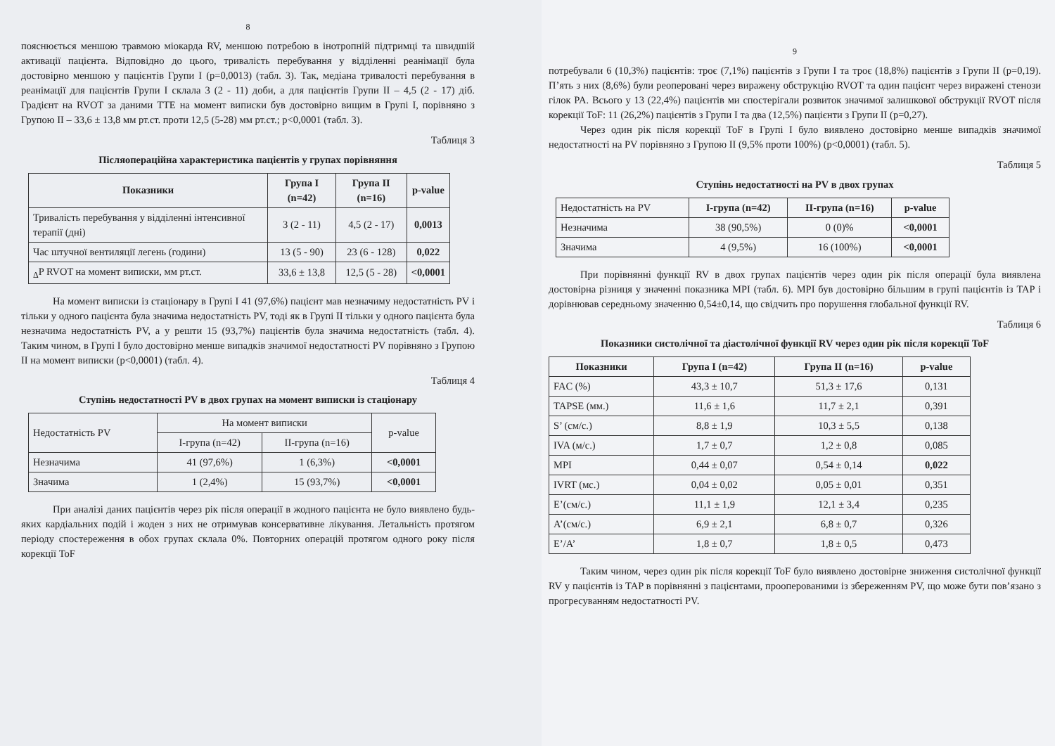8
пояснюється меншою травмою міокарда RV, меншою потребою в інотропній підтримці та швидшій активації пацієнта. Відповідно до цього, тривалість перебування у відділенні реанімації була достовірно меншою у пацієнтів Групи I (p=0,0013) (табл. 3). Так, медіана тривалості перебування в реанімації для пацієнтів Групи I склала 3 (2 - 11) доби, а для пацієнтів Групи II – 4,5 (2 - 17) діб. Градієнт на RVOT за даними TTE на момент виписки був достовірно вищим в Групі I, порівняно з Групою II – 33,6 ± 13,8 мм рт.ст. проти 12,5 (5-28) мм рт.ст.; p<0,0001 (табл. 3).
Таблиця 3
Післяопераційна характеристика пацієнтів у групах порівняння
| Показники | Група I (n=42) | Група II (n=16) | p-value |
| --- | --- | --- | --- |
| Тривалість перебування у відділенні інтенсивної терапії (дні) | 3 (2 - 11) | 4,5 (2 - 17) | 0,0013 |
| Час штучної вентиляції легень (години) | 13 (5 - 90) | 23 (6 - 128) | 0,022 |
| <sub>Δ</sub>P RVOT на момент виписки, мм рт.ст. | 33,6 ± 13,8 | 12,5 (5 - 28) | <0,0001 |
На момент виписки із стаціонару в Групі I 41 (97,6%) пацієнт мав незначиму недостатність PV і тільки у одного пацієнта була значима недостатність PV, тоді як в Групі II тільки у одного пацієнта була незначима недостатність PV, а у решти 15 (93,7%) пацієнтів була значима недостатність (табл. 4). Таким чином, в Групі I було достовірно менше випадків значимої недостатності PV порівняно з Групою II на момент виписки (p<0,0001) (табл. 4).
Таблиця 4
Ступінь недостатності PV в двох групах на момент виписки із стаціонару
| Недостатність PV | На момент виписки | | p-value |
| | I-група (n=42) | II-група (n=16) | |
| Незначима | 41 (97,6%) | 1 (6,3%) | <0,0001 |
| Значима | 1 (2,4%) | 15 (93,7%) | <0,0001 |
При аналізі даних пацієнтів через рік після операції в жодного пацієнта не було виявлено будь-яких кардіальних подій і жоден з них не отримував консервативне лікування. Летальність протягом періоду спостереження в обох групах склала 0%. Повторних операцій протягом одного року після корекції ToF
9
потребували 6 (10,3%) пацієнтів: троє (7,1%) пацієнтів з Групи I та троє (18,8%) пацієнтів з Групи II (p=0,19). П’ять з них (8,6%) були реоперовані через виражену обструкцію RVOT та один пацієнт через виражені стенози гілок PA. Всього у 13 (22,4%) пацієнтів ми спостерігали розвиток значимої залишкової обструкції RVOT після корекції ToF: 11 (26,2%) пацієнтів з Групи I та два (12,5%) пацієнти з Групи II (p=0,27).
Через один рік після корекції ToF в Групі I було виявлено достовірно менше випадків значимої недостатності на PV порівняно з Групою II (9,5% проти 100%) (p<0,0001) (табл. 5).
Таблиця 5
Ступінь недостатності на PV в двох групах
| Недостатність на PV | I-група (n=42) | II-група (n=16) | p-value |
| Незначима | 38 (90,5%) | 0 (0)% | <0,0001 |
| Значима | 4 (9,5%) | 16 (100%) | <0,0001 |
При порівнянні функції RV в двох групах пацієнтів через один рік після операції була виявлена достовірна різниця у значенні показника MPI (табл. 6). MPI був достовірно більшим в групі пацієнтів із TAP і дорівнював середньому значенню 0,54±0,14, що свідчить про порушення глобальної функції RV.
Таблиця 6
Показники систолічної та діастолічної функції RV через один рік після корекції ToF
| Показники | Група I (n=42) | Група II (n=16) | p-value |
| --- | --- | --- | --- |
| FAC (%) | 43,3 ± 10,7 | 51,3 ± 17,6 | 0,131 |
| TAPSE (мм.) | 11,6 ± 1,6 | 11,7 ± 2,1 | 0,391 |
| S’ (см/с.) | 8,8 ± 1,9 | 10,3 ± 5,5 | 0,138 |
| IVA (м/с.) | 1,7 ± 0,7 | 1,2 ± 0,8 | 0,085 |
| MPI | 0,44 ± 0,07 | 0,54 ± 0,14 | 0,022 |
| IVRT (мс.) | 0,04 ± 0,02 | 0,05 ± 0,01 | 0,351 |
| E’(см/с.) | 11,1 ± 1,9 | 12,1 ± 3,4 | 0,235 |
| A’(см/с.) | 6,9 ± 2,1 | 6,8 ± 0,7 | 0,326 |
| E’/A’ | 1,8 ± 0,7 | 1,8 ± 0,5 | 0,473 |
Таким чином, через один рік після корекції ToF було виявлено достовірне зниження систолічної функції RV у пацієнтів із TAP в порівнянні з пацієнтами, прооперованими із збереженням PV, що може бути пов’язано з прогресуванням недостатності PV.